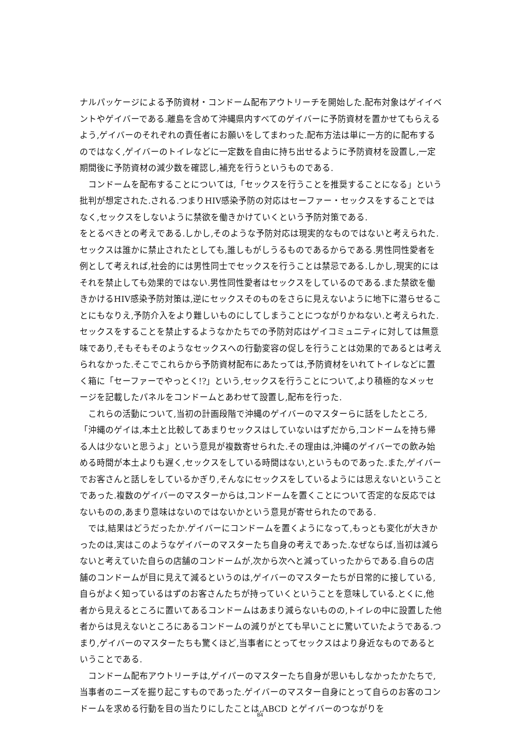ナルパッケージによる予防資材・コンドーム配布アウトリーチを開始した.配布対象はゲイイベントやゲイバーである.離島を含めて沖縄県内すべてのゲイバーに予防資材を置かせてもらえるよう,ゲイバーのそれぞれの責任者にお願いをしてまわった.配布方法は単に一方的に配布するのではなく,ゲイバーのトイレなどに一定数を自由に持ち出せるように予防資材を設置し,一定期間後に予防資材の減少数を確認し,補充を行うというものである.
コンドームを配布することについては,「セックスを行うことを推奨することになる」という批判が想定された.される.つまりHIV感染予防の対応はセーファー・セックスをすることではなく,セックスをしないように禁欲を働きかけていくという予防対策である.
をとるべきとの考えである.しかし,そのような予防対応は現実的なものではないと考えられた.セックスは誰かに禁止されたとしても,誰しもがしうるものであるからである.男性同性愛者を例として考えれば,社会的には男性同士でセックスを行うことは禁忌である.しかし,現実的にはそれを禁止しても効果的ではない.男性同性愛者はセックスをしているのである.また禁欲を働きかけるHIV感染予防対策は,逆にセックスそのものをさらに見えないように地下に潜らせることにもなりえ,予防介入をより難しいものにしてしまうことにつながりかねない.と考えられた.セックスをすることを禁止するようなかたちでの予防対応はゲイコミュニティに対しては無意味であり,そもそもそのようなセックスへの行動変容の促しを行うことは効果的であるとは考えられなかった.そこでこれらから予防資材配布にあたっては,予防資材をいれてトイレなどに置く箱に「セーファーでやっとく!?」という,セックスを行うことについて,より積極的なメッセージを記載したパネルをコンドームとあわせて設置し,配布を行った.
これらの活動について,当初の計画段階で沖縄のゲイバーのマスターらに話をしたところ,「沖縄のゲイは,本土と比較してあまりセックスはしていないはずだから,コンドームを持ち帰る人は少ないと思うよ」という意見が複数寄せられた.その理由は,沖縄のゲイバーでの飲み始める時間が本土よりも遅く,セックスをしている時間はない,というものであった.また,ゲイバーでお客さんと話しをしているかぎり,そんなにセックスをしているようには思えないということであった.複数のゲイバーのマスターからは,コンドームを置くことについて否定的な反応ではないものの,あまり意味はないのではないかという意見が寄せられたのである.
では,結果はどうだったか.ゲイバーにコンドームを置くようになって,もっとも変化が大きかったのは,実はこのようなゲイバーのマスターたち自身の考えであった.なぜならば,当初は減らないと考えていた自らの店舗のコンドームが,次から次へと減っていったからである.自らの店舗のコンドームが目に見えて減るというのは,ゲイバーのマスターたちが日常的に接している,自らがよく知っているはずのお客さんたちが持っていくということを意味している.とくに,他者から見えるところに置いてあるコンドームはあまり減らないものの,トイレの中に設置した他者からは見えないところにあるコンドームの減りがとても早いことに驚いていたようである.つまり,ゲイバーのマスターたちも驚くほど,当事者にとってセックスはより身近なものであるということである.
コンドーム配布アウトリーチは,ゲイパーのマスターたち自身が思いもしなかったかたちで,当事者のニーズを掘り起こすものであった.ゲイバーのマスター自身にとって自らのお客のコンドームを求める行動を目の当たりにしたことは,ABCD とゲイバーのつながりを
84